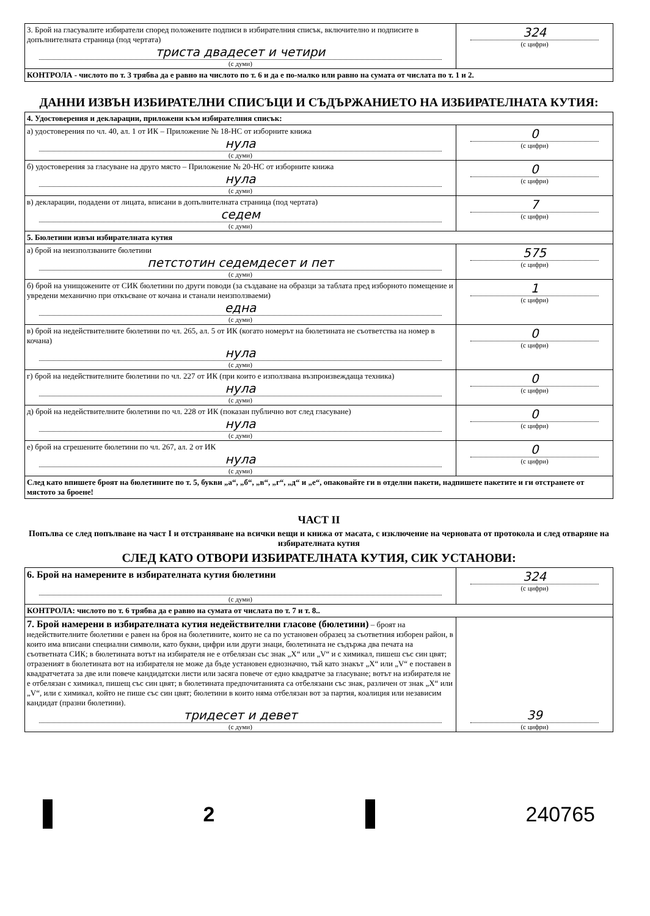| 3. Брой на гласувалите избиратели според положените подписи в избирателния списък, включително и подписите в допълнителната страница (под чертата) триста двадесет и четири (с думи) | 324 (с цифри) |
| КОНТРОЛА - числото по т. 3 трябва да е равно на числото по т. 6 и да е по-малко или равно на сумата от числата по т. 1 и 2. | |
ДАННИ ИЗВЪН ИЗБИРАТЕЛНИ СПИСЪЦИ И СЪДЪРЖАНИЕТО НА ИЗБИРАТЕЛНАТА КУТИЯ:
| 4. Удостоверения и декларации, приложени към избирателния списък: | |
| а) удостоверения по чл. 40, ал. 1 от ИК – Приложение № 18-НС от изборните книжа нула (с думи) | 0 (с цифри) |
| б) удостоверения за гласуване на друго място – Приложение № 20-НС от изборните книжа нула (с думи) | 0 (с цифри) |
| в) декларации, подадени от лицата, вписани в допълнителната страница (под чертата) седем (с думи) | 7 (с цифри) |
| 5. Бюлетини извън избирателната кутия | |
| а) брой на неизползваните бюлетини петстотин седемдесет и пет (с думи) | 575 (с цифри) |
| б) брой на унищожените от СИК бюлетини по други поводи (за създаване на образци за таблата пред изборното помещение и увредени механично при откъсване от кочана и станали неизползваеми) една (с думи) | 1 (с цифри) |
| в) брой на недействителните бюлетини по чл. 265, ал. 5 от ИК (когато номерът на бюлетината не съответства на номер в кочана) нула (с думи) | 0 (с цифри) |
| г) брой на недействителните бюлетини по чл. 227 от ИК (при които е използвана възпроизвеждаща техника) нула (с думи) | 0 (с цифри) |
| д) брой на недействителните бюлетини по чл. 228 от ИК (показан публично вот след гласуване) нула (с думи) | 0 (с цифри) |
| е) брой на сгрешените бюлетини по чл. 267, ал. 2 от ИК нула (с думи) | 0 (с цифри) |
| След като впишете броят на бюлетините по т. 5, букви „а“, „б“, „в“, „г“, „д“ и „е“, опаковайте ги в отделни пакети, надпишете пакетите и ги отстранете от мястото за броене! | |
ЧАСТ II
Попълва се след попълване на част I и отстраняване на всички вещи и книжа от масата, с изключение на черновата от протокола и след отваряне на избирателната кутия
СЛЕД КАТО ОТВОРИ ИЗБИРАТЕЛНАТА КУТИЯ, СИК УСТАНОВИ:
| 6. Брой на намерените в избирателната кутия бюлетини (с думи) | 324 (с цифри) |
| КОНТРОЛА: числото по т. 6 трябва да е равно на сумата от числата по т. 7 и т. 8.. | |
| 7. Брой намерени в избирателната кутия недействителни гласове (бюлетини) – броят на недействителните бюлетини е равен на броя на бюлетините, които не са по установен образец за съответния изборен район, в които има вписани специални символи, като букви, цифри или други знаци, бюлетината не съдържа два печата на съответната СИК; в бюлетината вотът на избирателя не е отбелязан със знак „Х“ или „V“ и с химикал, пишеш със син цвят; отразеният в бюлетината вот на избирателя не може да бъде установен еднозначно, тъй като знакът „Х“ или „V“ е поставен в квадратчетата за две или повече кандидатски листи или засяга повече от едно квадратче за гласуване; вотът на избирателя не е отбелязан с химикал, пишещ със син цвят; в бюлетината предпочитанията са отбелязани със знак, различен от знак „Х“ или „V“, или с химикал, който не пише със син цвят; бюлетини в които няма отбелязан вот за партия, коалиция или независим кандидат (празни бюлетини). тридесет и девет (с думи) | 39 (с цифри) |
2 240765